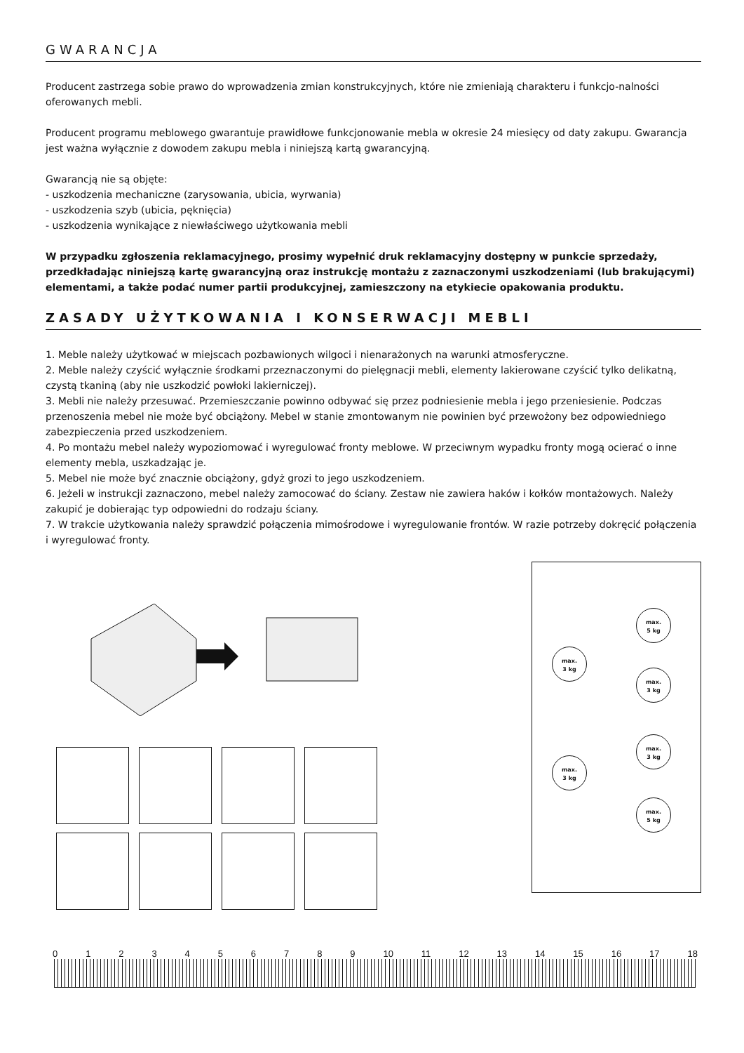GWARANCJA
Producent zastrzega sobie prawo do wprowadzenia zmian konstrukcyjnych, które nie zmieniają charakteru i funkcjo-nalności oferowanych mebli.
Producent programu meblowego gwarantuje prawidłowe funkcjonowanie mebla w okresie 24 miesięcy od daty zakupu. Gwarancja jest ważna wyłącznie z dowodem zakupu mebla i niniejszą kartą gwarancyjną.
Gwarancją nie są objęte:
- uszkodzenia mechaniczne (zarysowania, ubicia, wyrwania)
- uszkodzenia szyb (ubicia, pęknięcia)
- uszkodzenia wynikające z niewłaściwego użytkowania mebli
W przypadku zgłoszenia reklamacyjnego, prosimy wypełnić druk reklamacyjny dostępny w punkcie sprzedaży, przedkładając niniejszą kartę gwarancyjną oraz instrukcję montażu z zaznaczonymi uszkodzeniami (lub brakującymi) elementami, a także podać numer partii produkcyjnej, zamieszczony na etykiecie opakowania produktu.
ZASADY UŻYTKOWANIA I KONSERWACJI MEBLI
1. Meble należy użytkować w miejscach pozbawionych wilgoci i nienarażonych na warunki atmosferyczne.
2. Meble należy czyścić wyłącznie środkami przeznaczonymi do pielęgnacji mebli, elementy lakierowane czyścić tylko delikatną, czystą tkaniną (aby nie uszkodzić powłoki lakierniczej).
3. Mebli nie należy przesuwać. Przemieszczanie powinno odbywać się przez podniesienie mebla i jego przeniesienie. Podczas przenoszenia mebel nie może być obciążony. Mebel w stanie zmontowanym nie powinien być przewożony bez odpowiedniego zabezpieczenia przed uszkodzeniem.
4. Po montażu mebel należy wypoziomować i wyregulować fronty meblowe. W przeciwnym wypadku fronty mogą ocierać o inne elementy mebla, uszkadzając je.
5. Mebel nie może być znacznie obciążony, gdyż grozi to jego uszkodzeniem.
6. Jeżeli w instrukcji zaznaczono, mebel należy zamocować do ściany. Zestaw nie zawiera haków i kołków montażowych. Należy zakupić je dobierając typ odpowiedni do rodzaju ściany.
7. W trakcie użytkowania należy sprawdzić połączenia mimośrodowe i wyregulowanie frontów. W razie potrzeby dokręcić połączenia i wyregulować fronty.
max.
3 kg
max.
5 kg
max.
3 kg
max.
3 kg
max.
3 kg
max.
5 kg
0 1 2 3 4 5 6 7 8 9 10 11 12 13 14 15 16 17 18